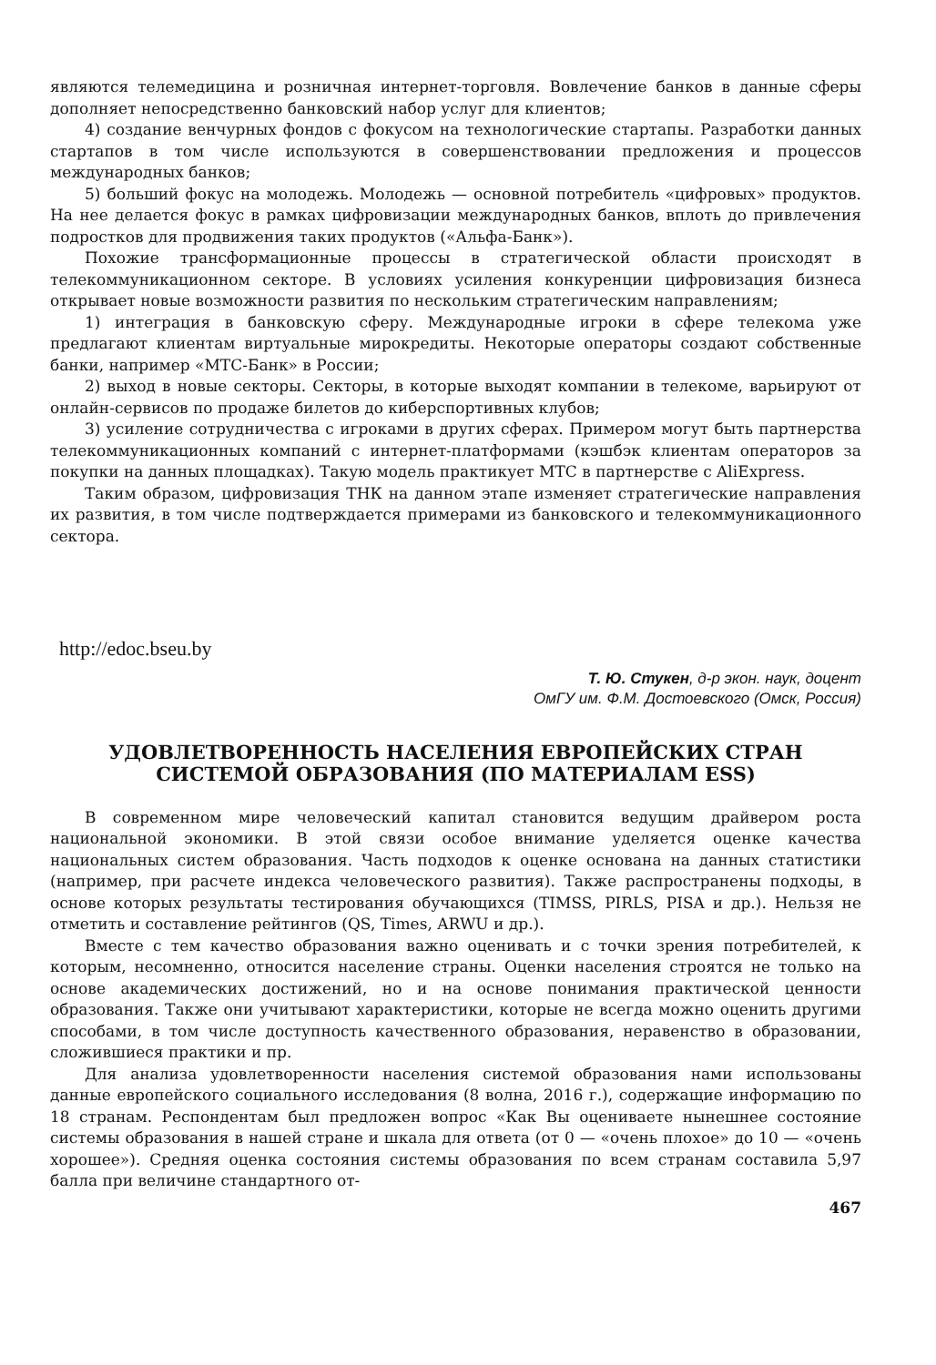являются телемедицина и розничная интернет-торговля. Вовлечение банков в данные сферы дополняет непосредственно банковский набор услуг для клиентов;
4) создание венчурных фондов с фокусом на технологические стартапы. Разработки данных стартапов в том числе используются в совершенствовании предложения и процессов международных банков;
5) больший фокус на молодежь. Молодежь — основной потребитель «цифровых» продуктов. На нее делается фокус в рамках цифровизации международных банков, вплоть до привлечения подростков для продвижения таких продуктов («Альфа-Банк»).
Похожие трансформационные процессы в стратегической области происходят в телекоммуникационном секторе. В условиях усиления конкуренции цифровизация бизнеса открывает новые возможности развития по нескольким стратегическим направлениям;
1) интеграция в банковскую сферу. Международные игроки в сфере телекома уже предлагают клиентам виртуальные мирокредиты. Некоторые операторы создают собственные банки, например «МТС-Банк» в России;
2) выход в новые секторы. Секторы, в которые выходят компании в телекоме, варьируют от онлайн-сервисов по продаже билетов до киберспортивных клубов;
3) усиление сотрудничества с игроками в других сферах. Примером могут быть партнерства телекоммуникационных компаний с интернет-платформами (кэшбэк клиентам операторов за покупки на данных площадках). Такую модель практикует МТС в партнерстве с AliExpress.
Таким образом, цифровизация ТНК на данном этапе изменяет стратегические направления их развития, в том числе подтверждается примерами из банковского и телекоммуникационного сектора.
http://edoc.bseu.by
Т. Ю. Стукен, д-р экон. наук, доцент
ОмГУ им. Ф.М. Достоевского (Омск, Россия)
УДОВЛЕТВОРЕННОСТЬ НАСЕЛЕНИЯ ЕВРОПЕЙСКИХ СТРАН
СИСТЕМОЙ ОБРАЗОВАНИЯ (ПО МАТЕРИАЛАМ ESS)
В современном мире человеческий капитал становится ведущим драйвером роста национальной экономики. В этой связи особое внимание уделяется оценке качества национальных систем образования. Часть подходов к оценке основана на данных статистики (например, при расчете индекса человеческого развития). Также распространены подходы, в основе которых результаты тестирования обучающихся (TIMSS, PIRLS, PISA и др.). Нельзя не отметить и составление рейтингов (QS, Times, ARWU и др.).
Вместе с тем качество образования важно оценивать и с точки зрения потребителей, к которым, несомненно, относится население страны. Оценки населения строятся не только на основе академических достижений, но и на основе понимания практической ценности образования. Также они учитывают характеристики, которые не всегда можно оценить другими способами, в том числе доступность качественного образования, неравенство в образовании, сложившиеся практики и пр.
Для анализа удовлетворенности населения системой образования нами использованы данные европейского социального исследования (8 волна, 2016 г.), содержащие информацию по 18 странам. Респондентам был предложен вопрос «Как Вы оцениваете нынешнее состояние системы образования в нашей стране и шкала для ответа (от 0 — «очень плохое» до 10 — «очень хорошее»). Средняя оценка состояния системы образования по всем странам составила 5,97 балла при величине стандартного от-
467